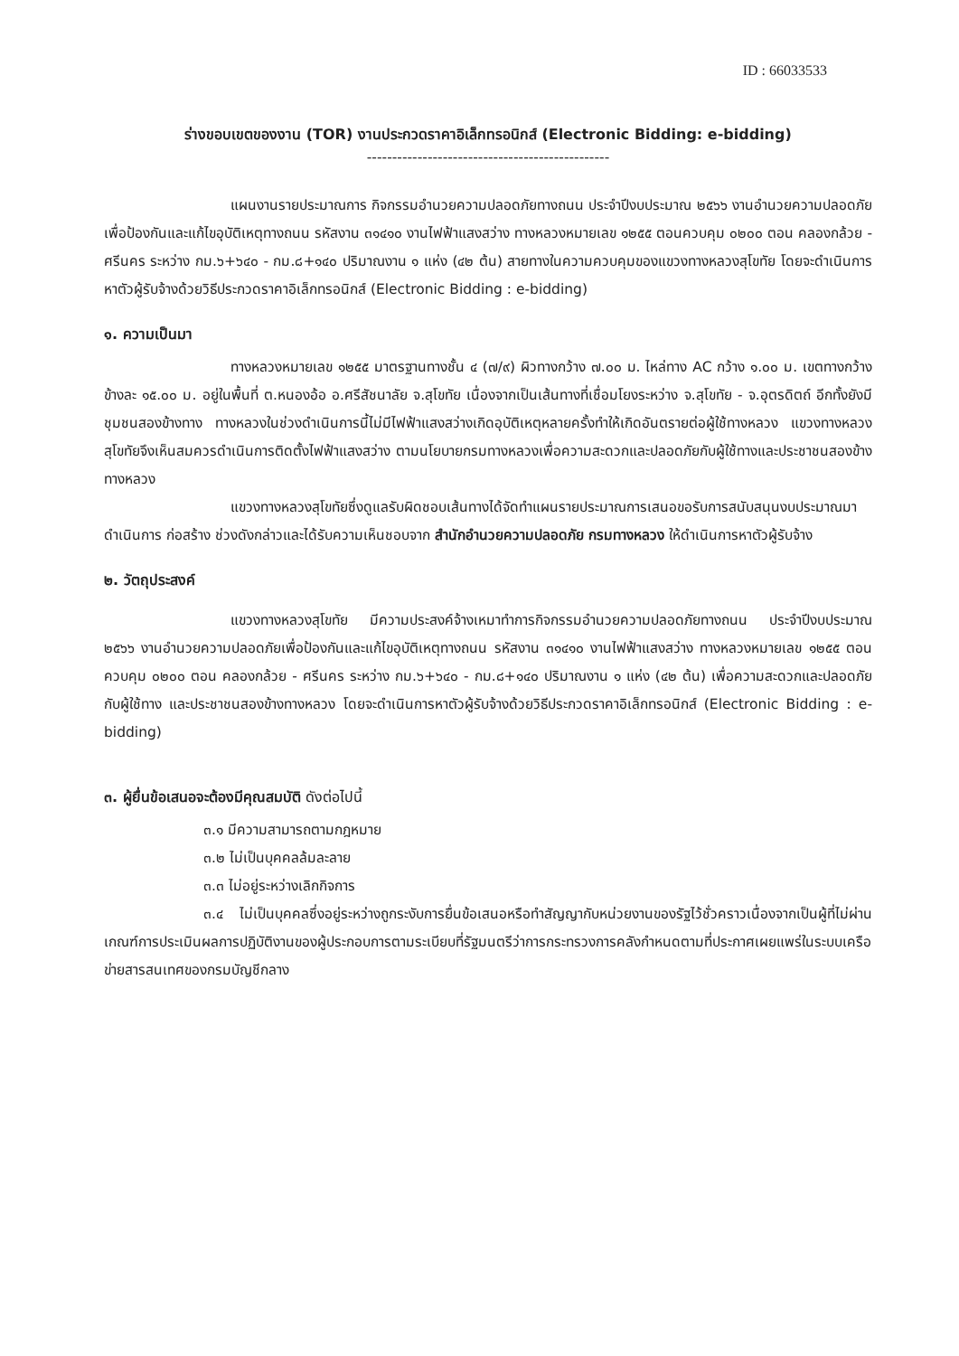ID : 66033533
ร่างขอบเขตของงาน (TOR) งานประกวดราคาอิเล็กทรอนิกส์ (Electronic Bidding: e-bidding)
------------------------------------------------
แผนงานรายประมาณการ กิจกรรมอำนวยความปลอดภัยทางถนน ประจำปีงบประมาณ ๒๕๖๖ งานอำนวยความปลอดภัยเพื่อป้องกันและแก้ไขอุบัติเหตุทางถนน รหัสงาน ๓๑๔๑๐ งานไฟฟ้าแสงสว่าง ทางหลวงหมายเลข ๑๒๕๕ ตอนควบคุม ๐๒๐๐ ตอน คลองกล้วย - ศรีนคร ระหว่าง กม.๖+๖๔๐ - กม.๘+๑๔๐ ปริมาณงาน ๑ แห่ง (๔๒ ต้น) สายทางในความควบคุมของแขวงทางหลวงสุโขทัย โดยจะดำเนินการหาตัวผู้รับจ้างด้วยวิธีประกวดราคาอิเล็กทรอนิกส์ (Electronic Bidding : e-bidding)
๑. ความเป็นมา
ทางหลวงหมายเลข ๑๒๕๕ มาตรฐานทางชั้น ๔ (๗/๙) ผิวทางกว้าง ๗.๐๐ ม. ไหล่ทาง AC กว้าง ๑.๐๐ ม. เขตทางกว้างข้างละ ๑๕.๐๐ ม. อยู่ในพื้นที่ ต.หนองอ้อ อ.ศรีสัชนาลัย จ.สุโขทัย เนื่องจากเป็นเส้นทางที่เชื่อมโยงระหว่าง จ.สุโขทัย - จ.อุตรดิตถ์ อีกทั้งยังมีชุมชนสองข้างทาง ทางหลวงในช่วงดำเนินการนี้ไม่มีไฟฟ้าแสงสว่างเกิดอุบัติเหตุหลายครั้งทำให้เกิดอันตรายต่อผู้ใช้ทางหลวง แขวงทางหลวงสุโขทัยจึงเห็นสมควรดำเนินการติดตั้งไฟฟ้าแสงสว่าง ตามนโยบายกรมทางหลวงเพื่อความสะดวกและปลอดภัยกับผู้ใช้ทางและประชาชนสองข้างทางหลวง
แขวงทางหลวงสุโขทัยซึ่งดูแลรับผิดชอบเส้นทางได้จัดทำแผนรายประมาณการเสนอขอรับการสนับสนุนงบประมาณมาดำเนินการ ก่อสร้าง ช่วงดังกล่าวและได้รับความเห็นชอบจาก สำนักอำนวยความปลอดภัย กรมทางหลวง ให้ดำเนินการหาตัวผู้รับจ้าง
๒. วัตถุประสงค์
แขวงทางหลวงสุโขทัย มีความประสงค์จ้างเหมาทำการกิจกรรมอำนวยความปลอดภัยทางถนน ประจำปีงบประมาณ ๒๕๖๖ งานอำนวยความปลอดภัยเพื่อป้องกันและแก้ไขอุบัติเหตุทางถนน รหัสงาน ๓๑๔๑๐ งานไฟฟ้าแสงสว่าง ทางหลวงหมายเลข ๑๒๕๕ ตอนควบคุม ๐๒๐๐ ตอน คลองกล้วย - ศรีนคร ระหว่าง กม.๖+๖๔๐ - กม.๘+๑๔๐ ปริมาณงาน ๑ แห่ง (๔๒ ต้น) เพื่อความสะดวกและปลอดภัยกับผู้ใช้ทาง และประชาชนสองข้างทางหลวง โดยจะดำเนินการหาตัวผู้รับจ้างด้วยวิธีประกวดราคาอิเล็กทรอนิกส์ (Electronic Bidding : e-bidding)
๓. ผู้ยื่นข้อเสนอจะต้องมีคุณสมบัติ ดังต่อไปนี้
๓.๑ มีความสามารถตามกฎหมาย
๓.๒ ไม่เป็นบุคคลล้มละลาย
๓.๓ ไม่อยู่ระหว่างเลิกกิจการ
๓.๔ ไม่เป็นบุคคลซึ่งอยู่ระหว่างถูกระงับการยื่นข้อเสนอหรือทำสัญญากับหน่วยงานของรัฐไว้ชั่วคราวเนื่องจากเป็นผู้ที่ไม่ผ่านเกณฑ์การประเมินผลการปฏิบัติงานของผู้ประกอบการตามระเบียบที่รัฐมนตรีว่าการกระทรวงการคลังกำหนดตามที่ประกาศเผยแพร่ในระบบเครือข่ายสารสนเทศของกรมบัญชีกลาง